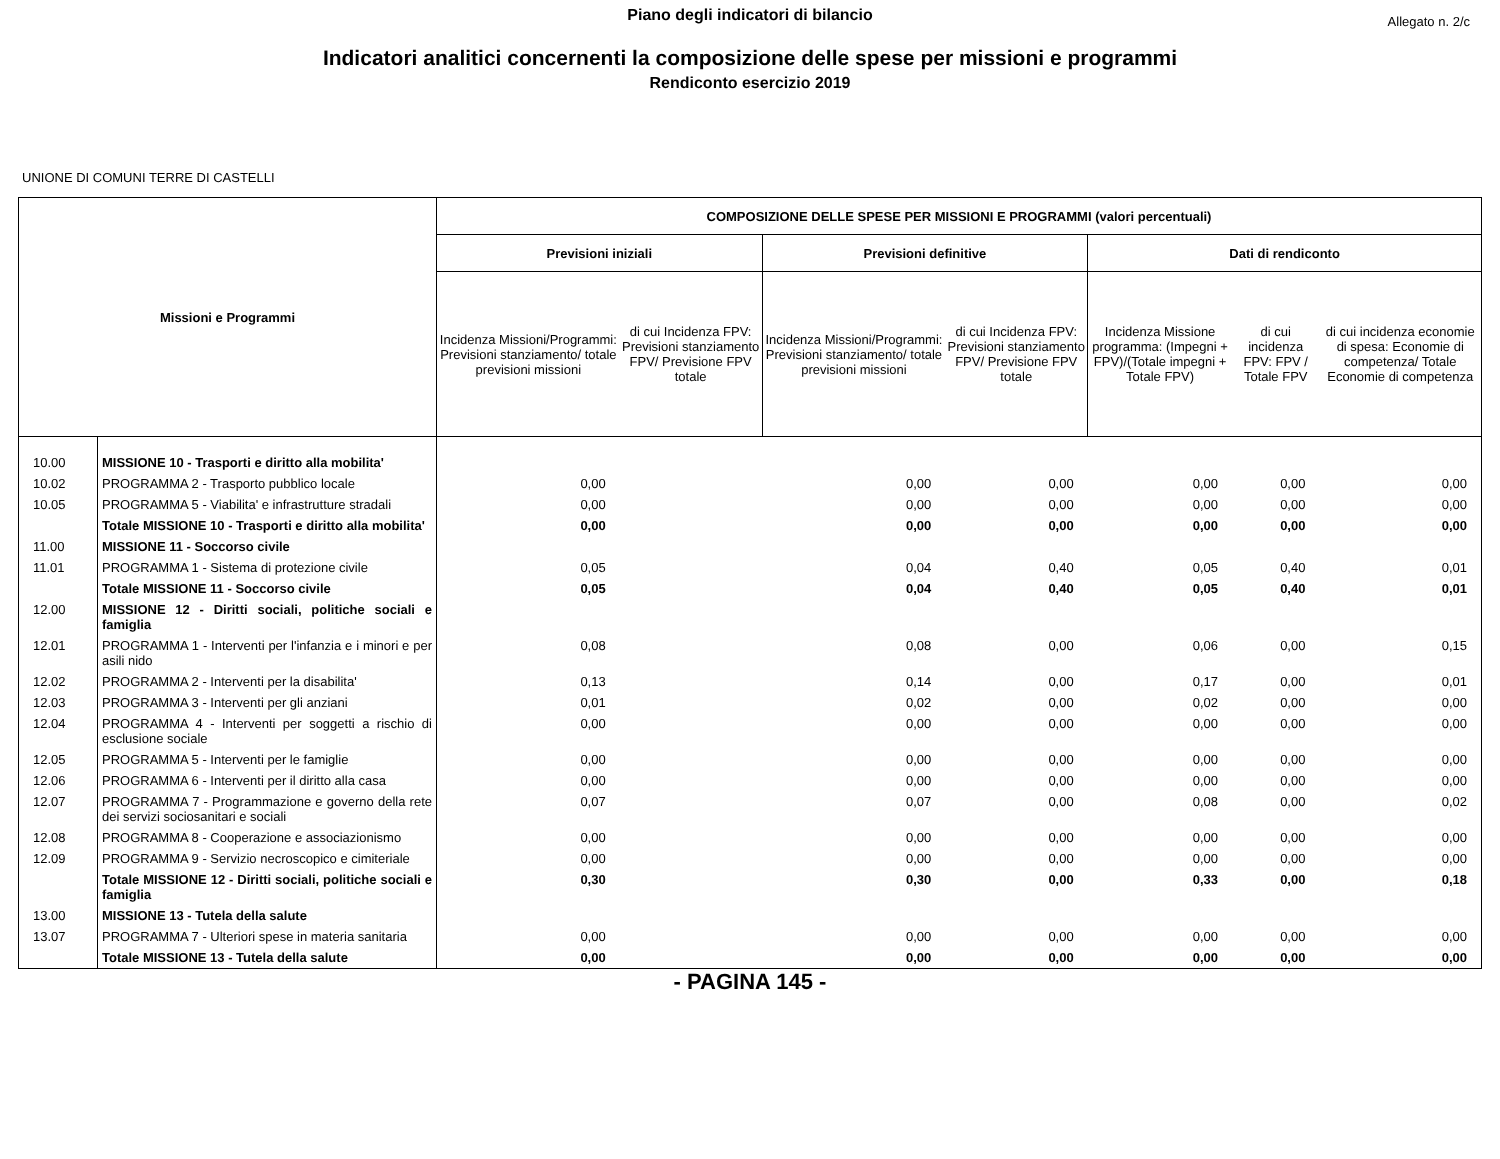Piano degli indicatori di bilancio
Allegato n. 2/c
Indicatori analitici concernenti la composizione delle spese per missioni e programmi
Rendiconto esercizio 2019
UNIONE DI COMUNI TERRE DI CASTELLI
| Missioni e Programmi | | COMPOSIZIONE DELLE SPESE PER MISSIONI E PROGRAMMI (valori percentuali) | | | | | | |
| --- | --- | --- | --- | --- | --- | --- | --- | --- |
| | | Previsioni iniziali | | Previsioni definitive | | Dati di rendiconto | | |
| | | Incidenza Missioni/Programmi: Previsioni stanziamento/ totale previsioni missioni | di cui Incidenza FPV: Previsioni stanziamento FPV/ Previsione FPV totale | Incidenza Missioni/Programmi: Previsioni stanziamento/ totale previsioni missioni | di cui Incidenza FPV: Previsioni stanziamento FPV/ Previsione FPV totale | Incidenza Missione programma: (Impegni + FPV)/(Totale impegni + Totale FPV) | di cui incidenza FPV: FPV / Totale FPV | di cui incidenza economie di spesa: Economie di competenza/ Totale Economie di competenza |
| 10.00 | MISSIONE 10 - Trasporti e diritto alla mobilita' | | | | | | | |
| 10.02 | PROGRAMMA 2 - Trasporto pubblico locale | 0,00 | | 0,00 | 0,00 | 0,00 | 0,00 | 0,00 |
| 10.05 | PROGRAMMA 5 - Viabilita' e infrastrutture stradali | 0,00 | | 0,00 | 0,00 | 0,00 | 0,00 | 0,00 |
| | Totale MISSIONE 10 - Trasporti e diritto alla mobilita' | 0,00 | | 0,00 | 0,00 | 0,00 | 0,00 | 0,00 |
| 11.00 | MISSIONE 11 - Soccorso civile | | | | | | | |
| 11.01 | PROGRAMMA 1 - Sistema di protezione civile | 0,05 | | 0,04 | 0,40 | 0,05 | 0,40 | 0,01 |
| | Totale MISSIONE 11 - Soccorso civile | 0,05 | | 0,04 | 0,40 | 0,05 | 0,40 | 0,01 |
| 12.00 | MISSIONE 12 - Diritti sociali, politiche sociali e famiglia | | | | | | | |
| 12.01 | PROGRAMMA 1 - Interventi per l'infanzia e i minori e per asili nido | 0,08 | | 0,08 | 0,00 | 0,06 | 0,00 | 0,15 |
| 12.02 | PROGRAMMA 2 - Interventi per la disabilita' | 0,13 | | 0,14 | 0,00 | 0,17 | 0,00 | 0,01 |
| 12.03 | PROGRAMMA 3 - Interventi per gli anziani | 0,01 | | 0,02 | 0,00 | 0,02 | 0,00 | 0,00 |
| 12.04 | PROGRAMMA 4 - Interventi per soggetti a rischio di esclusione sociale | 0,00 | | 0,00 | 0,00 | 0,00 | 0,00 | 0,00 |
| 12.05 | PROGRAMMA 5 - Interventi per le famiglie | 0,00 | | 0,00 | 0,00 | 0,00 | 0,00 | 0,00 |
| 12.06 | PROGRAMMA 6 - Interventi per il diritto alla casa | 0,00 | | 0,00 | 0,00 | 0,00 | 0,00 | 0,00 |
| 12.07 | PROGRAMMA 7 - Programmazione e governo della rete dei servizi sociosanitari e sociali | 0,07 | | 0,07 | 0,00 | 0,08 | 0,00 | 0,02 |
| 12.08 | PROGRAMMA 8 - Cooperazione e associazionismo | 0,00 | | 0,00 | 0,00 | 0,00 | 0,00 | 0,00 |
| 12.09 | PROGRAMMA 9 - Servizio necroscopico e cimiteriale | 0,00 | | 0,00 | 0,00 | 0,00 | 0,00 | 0,00 |
| | Totale MISSIONE 12 - Diritti sociali, politiche sociali e famiglia | 0,30 | | 0,30 | 0,00 | 0,33 | 0,00 | 0,18 |
| 13.00 | MISSIONE 13 - Tutela della salute | | | | | | | |
| 13.07 | PROGRAMMA 7 - Ulteriori spese in materia sanitaria | 0,00 | | 0,00 | 0,00 | 0,00 | 0,00 | 0,00 |
| | Totale MISSIONE 13 - Tutela della salute | 0,00 | | 0,00 | 0,00 | 0,00 | 0,00 | 0,00 |
- PAGINA 145 -